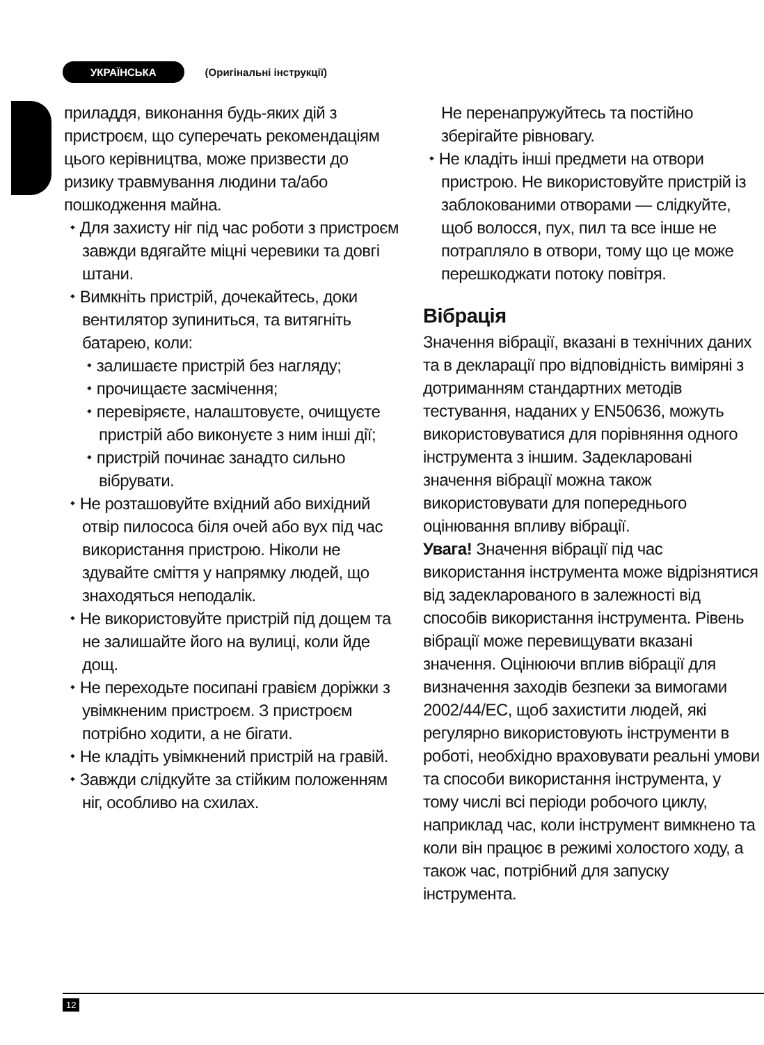УКРАЇНСЬКА (Оригінальні інструкції)
приладдя, виконання будь-яких дій з пристроєм, що суперечать рекомендаціям цього керівництва, може призвести до ризику травмування людини та/або пошкодження майна.
⬩ Для захисту ніг під час роботи з пристроєм завжди вдягайте міцні черевики та довгі штани.
⬩ Вимкніть пристрій, дочекайтесь, доки вентилятор зупиниться, та витягніть батарею, коли:
⬩ залишаєте пристрій без нагляду;
⬩ прочищаєте засмічення;
⬩ перевіряєте, налаштовуєте, очищуєте пристрій або виконуєте з ним інші дії;
⬩ пристрій починає занадто сильно вібрувати.
⬩ Не розташовуйте вхідний або вихідний отвір пилососа біля очей або вух під час використання пристрою. Ніколи не здувайте сміття у напрямку людей, що знаходяться неподалік.
⬩ Не використовуйте пристрій під дощем та не залишайте його на вулиці, коли йде дощ.
⬩ Не переходьте посипані гравієм доріжки з увімкненим пристроєм. З пристроєм потрібно ходити, а не бігати.
⬩ Не кладіть увімкнений пристрій на гравій.
⬩ Завжди слідкуйте за стійким положенням ніг, особливо на схилах.
Не перенапружуйтесь та постійно зберігайте рівновагу.
⬩ Не кладіть інші предмети на отвори пристрою. Не використовуйте пристрій із заблокованими отворами — слідкуйте, щоб волосся, пух, пил та все інше не потрапляло в отвори, тому що це може перешкоджати потоку повітря.
Вібрація
Значення вібрації, вказані в технічних даних та в декларації про відповідність виміряні з дотриманням стандартних методів тестування, наданих у EN50636, можуть використовуватися для порівняння одного інструмента з іншим. Задекларовані значення вібрації можна також використовувати для попереднього оцінювання впливу вібрації.
Увага! Значення вібрації під час використання інструмента може відрізнятися від задекларованого в залежності від способів використання інструмента. Рівень вібрації може перевищувати вказані значення. Оцінюючи вплив вібрації для визначення заходів безпеки за вимогами 2002/44/EC, щоб захистити людей, які регулярно використовують інструменти в роботі, необхідно враховувати реальні умови та способи використання інструмента, у тому числі всі періоди робочого циклу, наприклад час, коли інструмент вимкнено та коли він працює в режимі холостого ходу, а також час, потрібний для запуску інструмента.
12